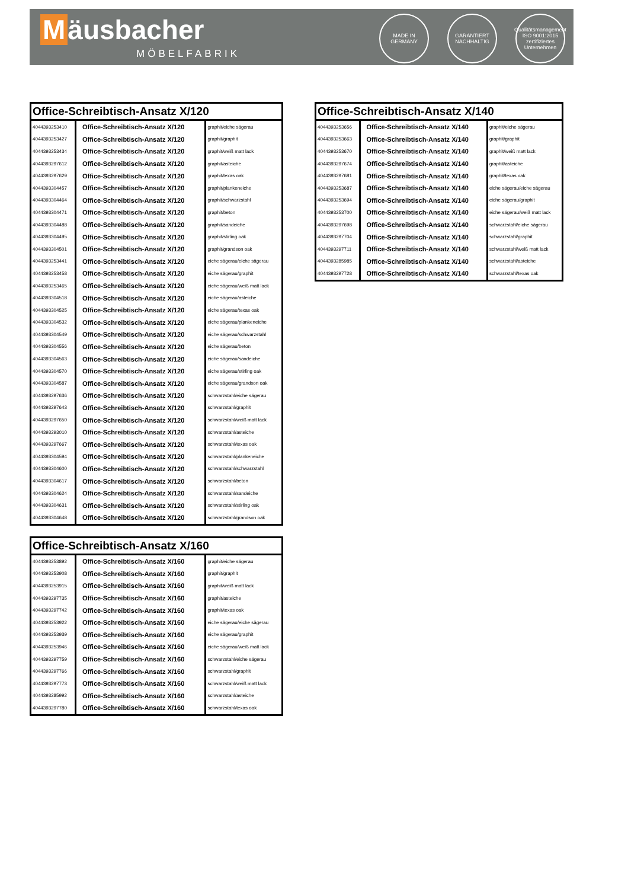Mäusbacher
MÖBELFABRIK
MADE IN GERMANY
GARANTIERT NACHHALTIG
Qualitätsmanagement ISO 9001:2015 zertifiziertes Unternehmen
| Office-Schreibtisch-Ansatz X/120 | | |
| --- | --- | --- |
| 4044393253410 | Office-Schreibtisch-Ansatz X/120 | graphit/eiche sägerau |
| 4044393253427 | Office-Schreibtisch-Ansatz X/120 | graphit/graphit |
| 4044393253434 | Office-Schreibtisch-Ansatz X/120 | graphit/weiß matt lack |
| 4044393297612 | Office-Schreibtisch-Ansatz X/120 | graphit/asteiche |
| 4044393297629 | Office-Schreibtisch-Ansatz X/120 | graphit/texas oak |
| 4044393304457 | Office-Schreibtisch-Ansatz X/120 | graphit/plankeneiche |
| 4044393304464 | Office-Schreibtisch-Ansatz X/120 | graphit/schwarzstahl |
| 4044393304471 | Office-Schreibtisch-Ansatz X/120 | graphit/beton |
| 4044393304488 | Office-Schreibtisch-Ansatz X/120 | graphit/sandeiche |
| 4044393304495 | Office-Schreibtisch-Ansatz X/120 | graphit/stirling oak |
| 4044393304501 | Office-Schreibtisch-Ansatz X/120 | graphit/grandson oak |
| 4044393253441 | Office-Schreibtisch-Ansatz X/120 | eiche sägerau/eiche sägerau |
| 4044393253458 | Office-Schreibtisch-Ansatz X/120 | eiche sägerau/graphit |
| 4044393253465 | Office-Schreibtisch-Ansatz X/120 | eiche sägerau/weiß matt lack |
| 4044393304518 | Office-Schreibtisch-Ansatz X/120 | eiche sägerau/asteiche |
| 4044393304525 | Office-Schreibtisch-Ansatz X/120 | eiche sägerau/texas oak |
| 4044393304532 | Office-Schreibtisch-Ansatz X/120 | eiche sägerau/plankeneiche |
| 4044393304549 | Office-Schreibtisch-Ansatz X/120 | eiche sägerau/schwarzstahl |
| 4044393304556 | Office-Schreibtisch-Ansatz X/120 | eiche sägerau/beton |
| 4044393304563 | Office-Schreibtisch-Ansatz X/120 | eiche sägerau/sandeiche |
| 4044393304570 | Office-Schreibtisch-Ansatz X/120 | eiche sägerau/stirling oak |
| 4044393304587 | Office-Schreibtisch-Ansatz X/120 | eiche sägerau/grandson oak |
| 4044393297636 | Office-Schreibtisch-Ansatz X/120 | schwarzstahl/eiche sägerau |
| 4044393297643 | Office-Schreibtisch-Ansatz X/120 | schwarzstahl/graphit |
| 4044393297650 | Office-Schreibtisch-Ansatz X/120 | schwarzstahl/weiß matt lack |
| 4044393293010 | Office-Schreibtisch-Ansatz X/120 | schwarzstahl/asteiche |
| 4044393297667 | Office-Schreibtisch-Ansatz X/120 | schwarzstahl/texas oak |
| 4044393304594 | Office-Schreibtisch-Ansatz X/120 | schwarzstahl/plankeneiche |
| 4044393304600 | Office-Schreibtisch-Ansatz X/120 | schwarzstahl/schwarzstahl |
| 4044393304617 | Office-Schreibtisch-Ansatz X/120 | schwarzstahl/beton |
| 4044393304624 | Office-Schreibtisch-Ansatz X/120 | schwarzstahl/sandeiche |
| 4044393304631 | Office-Schreibtisch-Ansatz X/120 | schwarzstahl/stirling oak |
| 4044393304648 | Office-Schreibtisch-Ansatz X/120 | schwarzstahl/grandson oak |
| Office-Schreibtisch-Ansatz X/140 | | |
| --- | --- | --- |
| 4044393253656 | Office-Schreibtisch-Ansatz X/140 | graphit/eiche sägerau |
| 4044393253663 | Office-Schreibtisch-Ansatz X/140 | graphit/graphit |
| 4044393253670 | Office-Schreibtisch-Ansatz X/140 | graphit/weiß matt lack |
| 4044393297674 | Office-Schreibtisch-Ansatz X/140 | graphit/asteiche |
| 4044393297681 | Office-Schreibtisch-Ansatz X/140 | graphit/texas oak |
| 4044393253687 | Office-Schreibtisch-Ansatz X/140 | eiche sägerau/eiche sägerau |
| 4044393253694 | Office-Schreibtisch-Ansatz X/140 | eiche sägerau/graphit |
| 4044393253700 | Office-Schreibtisch-Ansatz X/140 | eiche sägerau/weiß matt lack |
| 4044393297698 | Office-Schreibtisch-Ansatz X/140 | schwarzstahl/eiche sägerau |
| 4044393297704 | Office-Schreibtisch-Ansatz X/140 | schwarzstahl/graphit |
| 4044393297711 | Office-Schreibtisch-Ansatz X/140 | schwarzstahl/weiß matt lack |
| 4044393285985 | Office-Schreibtisch-Ansatz X/140 | schwarzstahl/asteiche |
| 4044393297728 | Office-Schreibtisch-Ansatz X/140 | schwarzstahl/texas oak |
| Office-Schreibtisch-Ansatz X/160 | | |
| --- | --- | --- |
| 4044393253892 | Office-Schreibtisch-Ansatz X/160 | graphit/eiche sägerau |
| 4044393253908 | Office-Schreibtisch-Ansatz X/160 | graphit/graphit |
| 4044393253915 | Office-Schreibtisch-Ansatz X/160 | graphit/weiß matt lack |
| 4044393297735 | Office-Schreibtisch-Ansatz X/160 | graphit/asteiche |
| 4044393297742 | Office-Schreibtisch-Ansatz X/160 | graphit/texas oak |
| 4044393253922 | Office-Schreibtisch-Ansatz X/160 | eiche sägerau/eiche sägerau |
| 4044393253939 | Office-Schreibtisch-Ansatz X/160 | eiche sägerau/graphit |
| 4044393253946 | Office-Schreibtisch-Ansatz X/160 | eiche sägerau/weiß matt lack |
| 4044393297759 | Office-Schreibtisch-Ansatz X/160 | schwarzstahl/eiche sägerau |
| 4044393297766 | Office-Schreibtisch-Ansatz X/160 | schwarzstahl/graphit |
| 4044393297773 | Office-Schreibtisch-Ansatz X/160 | schwarzstahl/weiß matt lack |
| 4044393285992 | Office-Schreibtisch-Ansatz X/160 | schwarzstahl/asteiche |
| 4044393297780 | Office-Schreibtisch-Ansatz X/160 | schwarzstahl/texas oak |